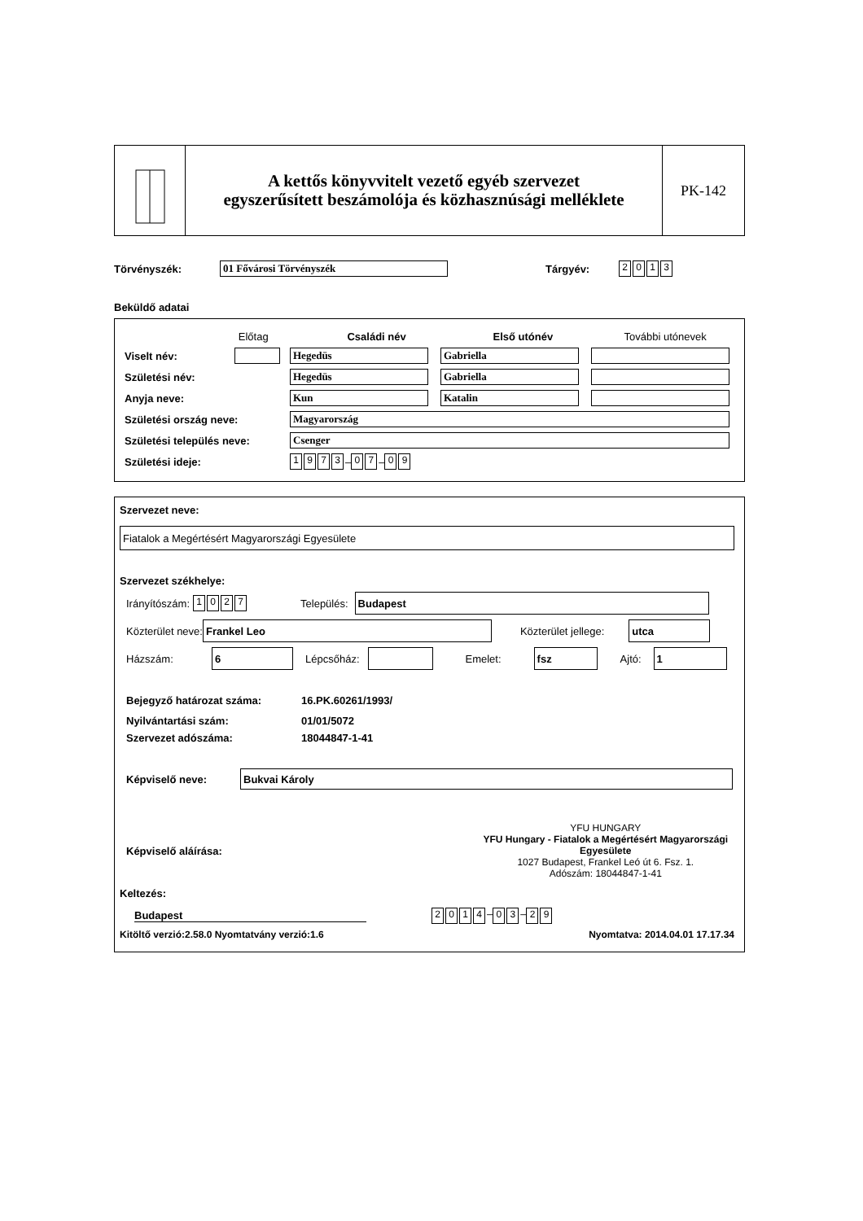A kettős könyvvitelt vezető egyéb szervezet
egyszerűsített beszámolója és közhasznúsági melléklete
PK-142
Törvényszék: 01 Fővárosi Törvényszék Tárgyév: 2013
Beküldő adatai
Előtag Családi név Első utónév További utónevek
Viselt név: Hegedüs Gabriella
Születési név: Hegedüs Gabriella
Anyja neve: Kun Katalin
Születési ország neve: Magyarország
Születési település neve: Csenger
Születési ideje: 1973 – 0 7 – 0 9
Szervezet neve:
Fiatalok a Megértésért Magyarországi Egyesülete
Szervezet székhelye:
Irányítószám: 1027 Település: Budapest
Közterület neve: Frankel Leo Közterület jellege: utca
Házszám: 6 Lépcsőház: Emelet: fsz Ajtó: 1
Bejegyző határozat száma: 16.PK.60261/1993/
Nyilvántartási szám: 01/01/5072
Szervezet adószáma: 18044847-1-41
Képviselő neve: Bukvai Károly
Képviselő aláírása: YFU HUNGARY
YFU Hungary - Fiatalok a Megértésért Magyarországi Egyesülete
1027 Budapest, Frankel Leó út 6. Fsz. 1.
Adószám: 18044847-1-41
Keltezés:
Budapest 2014 – 0 3 – 2 9
Kitöltő verzió:2.58.0 Nyomtatvány verzió:1.6 Nyomtatva: 2014.04.01 17.17.34